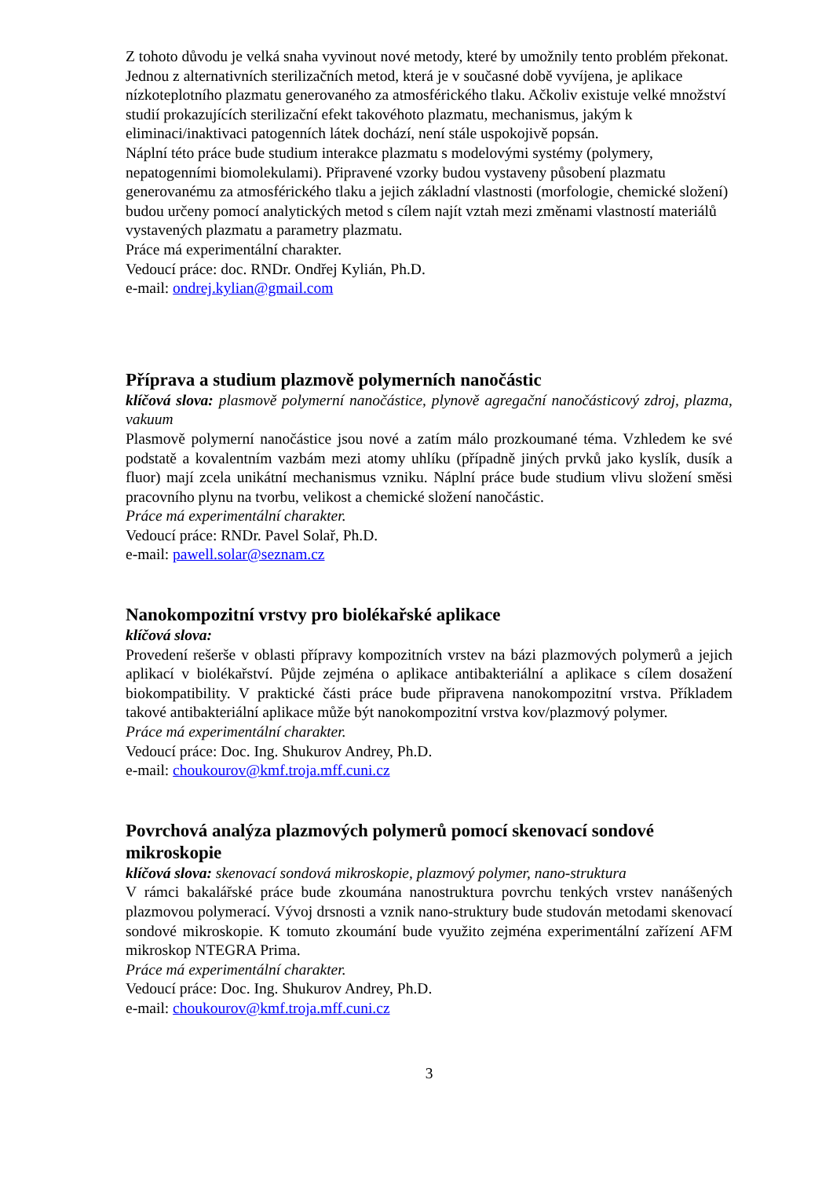Z tohoto důvodu je velká snaha vyvinout nové metody, které by umožnily tento problém překonat. Jednou z alternativních sterilizačních metod, která je v současné době vyvíjena, je aplikace nízkoteplotního plazmatu generovaného za atmosférického tlaku. Ačkoliv existuje velké množství studií prokazujících sterilizační efekt takovéhoto plazmatu, mechanismus, jakým k eliminaci/inaktivaci patogenních látek dochází, není stále uspokojivě popsán.
Náplní této práce bude studium interakce plazmatu s modelovými systémy (polymery, nepatogenními biomolekulami). Připravené vzorky budou vystaveny působení plazmatu generovanému za atmosférického tlaku a jejich základní vlastnosti (morfologie, chemické složení) budou určeny pomocí analytických metod s cílem najít vztah mezi změnami vlastností materiálů vystavených plazmatu a parametry plazmatu.
Práce má experimentální charakter.
Vedoucí práce: doc. RNDr. Ondřej Kylián, Ph.D.
e-mail: ondrej.kylian@gmail.com
Příprava a studium plazmově polymerních nanočástic
klíčová slova: plasmově polymerní nanočástice, plynově agregační nanočásticový zdroj, plazma, vakuum
Plasmově polymerní nanočástice jsou nové a zatím málo prozkoumané téma. Vzhledem ke své podstatě a kovalentním vazbám mezi atomy uhlíku (případně jiných prvků jako kyslík, dusík a fluor) mají zcela unikátní mechanismus vzniku. Náplní práce bude studium vlivu složení směsi pracovního plynu na tvorbu, velikost a chemické složení nanočástic.
Práce má experimentální charakter.
Vedoucí práce: RNDr. Pavel Solař, Ph.D.
e-mail: pawell.solar@seznam.cz
Nanokompozitní vrstvy pro biolékařské aplikace
klíčová slova:
Provedení rešerše v oblasti přípravy kompozitních vrstev na bázi plazmových polymerů a jejich aplikací v biolékařství. Půjde zejména o aplikace antibakteriální a aplikace s cílem dosažení biokompatibility. V praktické části práce bude připravena nanokompozitní vrstva. Příkladem takové antibakteriální aplikace může být nanokompozitní vrstva kov/plazmový polymer.
Práce má experimentální charakter.
Vedoucí práce: Doc. Ing. Shukurov Andrey, Ph.D.
e-mail: choukourov@kmf.troja.mff.cuni.cz
Povrchová analýza plazmových polymerů pomocí skenovací sondové mikroskopie
klíčová slova: skenovací sondová mikroskopie, plazmový polymer, nano-struktura
V rámci bakalářské práce bude zkoumána nanostruktura povrchu tenkých vrstev nanášených plazmovou polymerací. Vývoj drsnosti a vznik nano-struktury bude studován metodami skenovací sondové mikroskopie. K tomuto zkoumání bude využito zejména experimentální zařízení AFM mikroskop NTEGRA Prima.
Práce má experimentální charakter.
Vedoucí práce: Doc. Ing. Shukurov Andrey, Ph.D.
e-mail: choukourov@kmf.troja.mff.cuni.cz
3